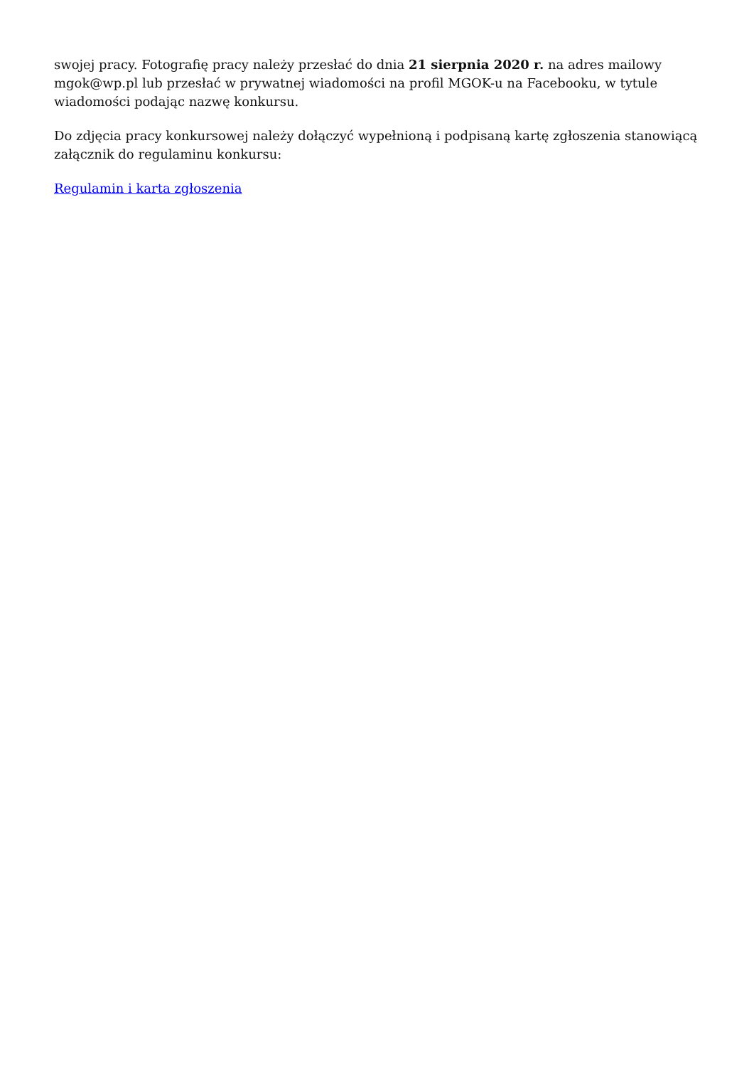swojej pracy. Fotografię pracy należy przesłać do dnia 21 sierpnia 2020 r. na adres mailowy mgok@wp.pl lub przesłać w prywatnej wiadomości na profil MGOK-u na Facebooku, w tytule wiadomości podając nazwę konkursu.
Do zdjęcia pracy konkursowej należy dołączyć wypełnioną i podpisaną kartę zgłoszenia stanowiącą załącznik do regulaminu konkursu:
Regulamin i karta zgłoszenia